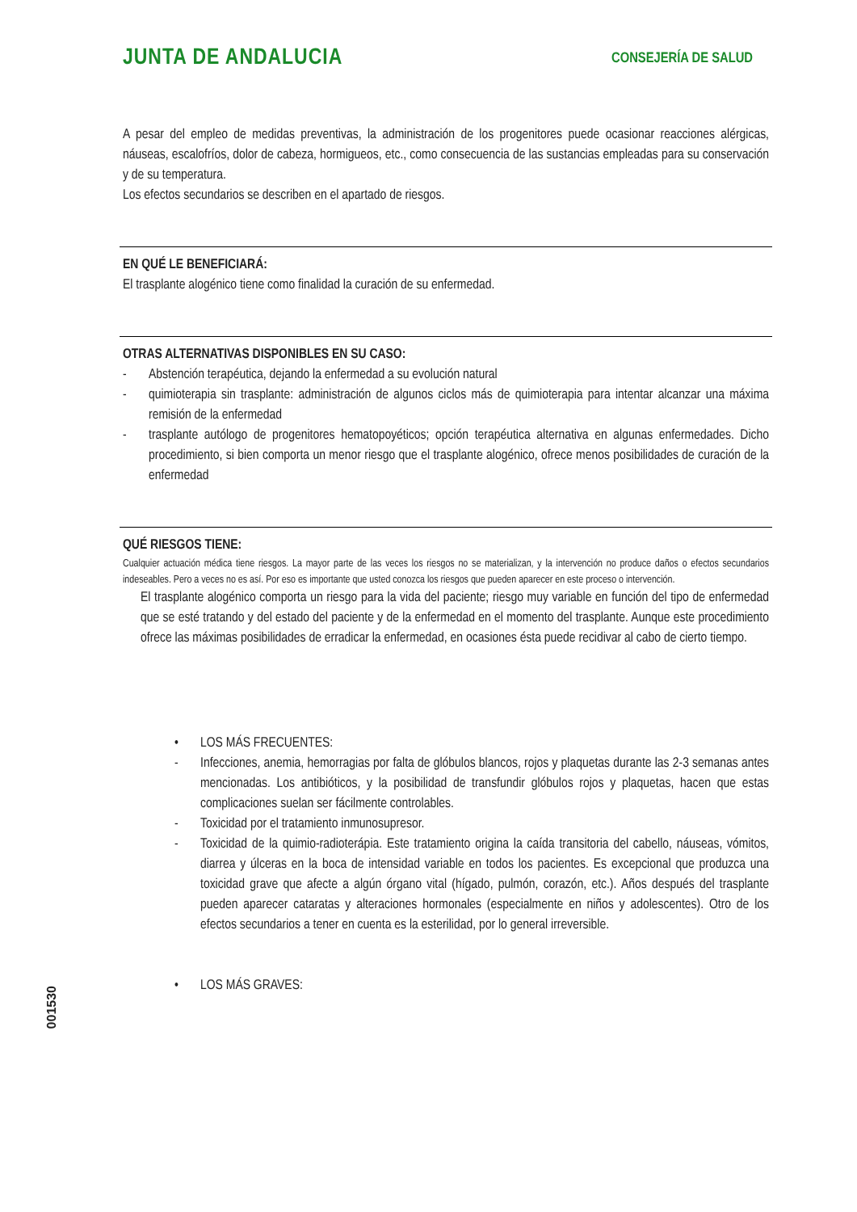JUNTA DE ANDALUCIA CONSEJERÍA DE SALUD
A pesar del empleo de medidas preventivas, la administración de los progenitores puede ocasionar reacciones alérgicas, náuseas, escalofríos, dolor de cabeza, hormigueos, etc., como consecuencia de las sustancias empleadas para su conservación y de su temperatura.
Los efectos secundarios se describen en el apartado de riesgos.
EN QUÉ LE BENEFICIARÁ:
El trasplante alogénico tiene como finalidad la curación de su enfermedad.
OTRAS ALTERNATIVAS DISPONIBLES EN SU CASO:
- Abstención terapéutica, dejando la enfermedad a su evolución natural
- quimioterapia sin trasplante: administración de algunos ciclos más de quimioterapia para intentar alcanzar una máxima remisión de la enfermedad
- trasplante autólogo de progenitores hematopoyéticos; opción terapéutica alternativa en algunas enfermedades. Dicho procedimiento, si bien comporta un menor riesgo que el trasplante alogénico, ofrece menos posibilidades de curación de la enfermedad
QUÉ RIESGOS TIENE:
Cualquier actuación médica tiene riesgos. La mayor parte de las veces los riesgos no se materializan, y la intervención no produce daños o efectos secundarios indeseables. Pero a veces no es así. Por eso es importante que usted conozca los riesgos que pueden aparecer en este proceso o intervención.
El trasplante alogénico comporta un riesgo para la vida del paciente; riesgo muy variable en función del tipo de enfermedad que se esté tratando y del estado del paciente y de la enfermedad en el momento del trasplante. Aunque este procedimiento ofrece las máximas posibilidades de erradicar la enfermedad, en ocasiones ésta puede recidivar al cabo de cierto tiempo.
• LOS MÁS FRECUENTES:
- Infecciones, anemia, hemorragias por falta de glóbulos blancos, rojos y plaquetas durante las 2-3 semanas antes mencionadas. Los antibióticos, y la posibilidad de transfundir glóbulos rojos y plaquetas, hacen que estas complicaciones suelan ser fácilmente controlables.
- Toxicidad por el tratamiento inmunosupresor.
- Toxicidad de la quimio-radioterápia. Este tratamiento origina la caída transitoria del cabello, náuseas, vómitos, diarrea y úlceras en la boca de intensidad variable en todos los pacientes. Es excepcional que produzca una toxicidad grave que afecte a algún órgano vital (hígado, pulmón, corazón, etc.). Años después del trasplante pueden aparecer cataratas y alteraciones hormonales (especialmente en niños y adolescentes). Otro de los efectos secundarios a tener en cuenta es la esterilidad, por lo general irreversible.
• LOS MÁS GRAVES:
001530